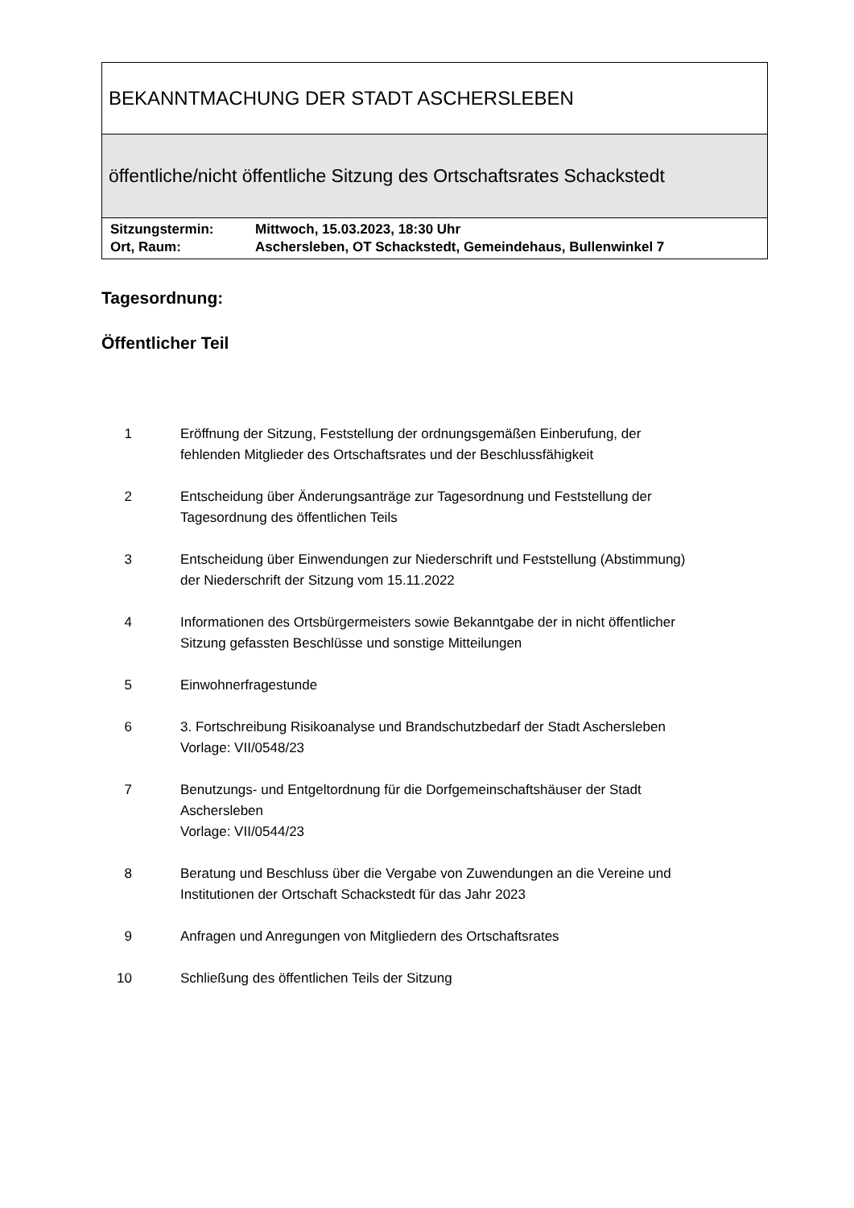BEKANNTMACHUNG DER STADT ASCHERSLEBEN
öffentliche/nicht öffentliche Sitzung des Ortschaftsrates Schackstedt
| Sitzungstermin: | Mittwoch, 15.03.2023, 18:30 Uhr |
| Ort, Raum: | Aschersleben, OT Schackstedt, Gemeindehaus, Bullenwinkel 7 |
Tagesordnung:
Öffentlicher Teil
| 1 | Eröffnung der Sitzung, Feststellung der ordnungsgemäßen Einberufung, der fehlenden Mitglieder des Ortschaftsrates und der Beschlussfähigkeit |
| 2 | Entscheidung über Änderungsanträge zur Tagesordnung und Feststellung der Tagesordnung des öffentlichen Teils |
| 3 | Entscheidung über Einwendungen zur Niederschrift und Feststellung (Abstimmung) der Niederschrift der Sitzung vom 15.11.2022 |
| 4 | Informationen des Ortsbürgermeisters sowie Bekanntgabe der in nicht öffentlicher Sitzung gefassten Beschlüsse und sonstige Mitteilungen |
| 5 | Einwohnerfragestunde |
| 6 | 3. Fortschreibung Risikoanalyse und Brandschutzbedarf der Stadt Aschersleben Vorlage: VII/0548/23 |
| 7 | Benutzungs- und Entgeltordnung für die Dorfgemeinschaftshäuser der Stadt Aschersleben Vorlage: VII/0544/23 |
| 8 | Beratung und Beschluss über die Vergabe von Zuwendungen an die Vereine und Institutionen der Ortschaft Schackstedt für das Jahr 2023 |
| 9 | Anfragen und Anregungen von Mitgliedern des Ortschaftsrates |
| 10 | Schließung des öffentlichen Teils der Sitzung |